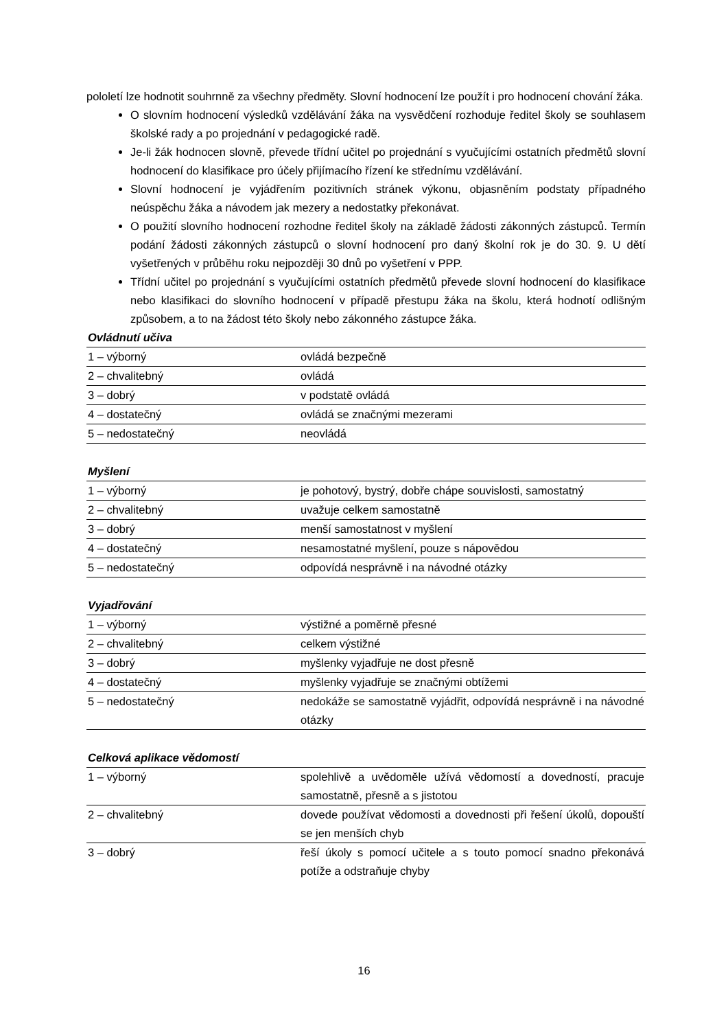pololetí lze hodnotit souhrnně za všechny předměty. Slovní hodnocení lze použít i pro hodnocení chování žáka.
O slovním hodnocení výsledků vzdělávání žáka na vysvědčení rozhoduje ředitel školy se souhlasem školské rady a po projednání v pedagogické radě.
Je-li žák hodnocen slovně, převede třídní učitel po projednání s vyučujícími ostatních předmětů slovní hodnocení do klasifikace pro účely přijímacího řízení ke střednímu vzdělávání.
Slovní hodnocení je vyjádřením pozitivních stránek výkonu, objasněním podstaty případného neúspěchu žáka a návodem jak mezery a nedostatky překonávat.
O použití slovního hodnocení rozhodne ředitel školy na základě žádosti zákonných zástupců. Termín podání žádosti zákonných zástupců o slovní hodnocení pro daný školní rok je do 30. 9. U dětí vyšetřených v průběhu roku nejpozději 30 dnů po vyšetření v PPP.
Třídní učitel po projednání s vyučujícími ostatních předmětů převede slovní hodnocení do klasifikace nebo klasifikaci do slovního hodnocení v případě přestupu žáka na školu, která hodnotí odlišným způsobem, a to na žádost této školy nebo zákonného zástupce žáka.
Ovládnutí učiva
| 1 – výborný | ovládá bezpečně |
| 2 – chvalitebný | ovládá |
| 3 – dobrý | v podstatě ovládá |
| 4 – dostatečný | ovládá se značnými mezerami |
| 5 – nedostatečný | neovládá |
Myšlení
| 1 – výborný | je pohotový, bystrý, dobře chápe souvislosti, samostatný |
| 2 – chvalitebný | uvažuje celkem samostatně |
| 3 – dobrý | menší samostatnost v myšlení |
| 4 – dostatečný | nesamostatné myšlení, pouze s nápovědou |
| 5 – nedostatečný | odpovídá nesprávně i na návodné otázky |
Vyjadřování
| 1 – výborný | výstižné a poměrně přesné |
| 2 – chvalitebný | celkem výstižné |
| 3 – dobrý | myšlenky vyjadřuje ne dost přesně |
| 4 – dostatečný | myšlenky vyjadřuje se značnými obtížemi |
| 5 – nedostatečný | nedokáže se samostatně vyjádřit, odpovídá nesprávně i na návodné otázky |
Celková aplikace vědomostí
| 1 – výborný | spolehlivě a uvědoměle užívá vědomostí a dovedností, pracuje samostatně, přesně a s jistotou |
| 2 – chvalitebný | dovede používat vědomosti a dovednosti při řešení úkolů, dopouští se jen menších chyb |
| 3 – dobrý | řeší úkoly s pomocí učitele a s touto pomocí snadno překonává potíže a odstraňuje chyby |
16